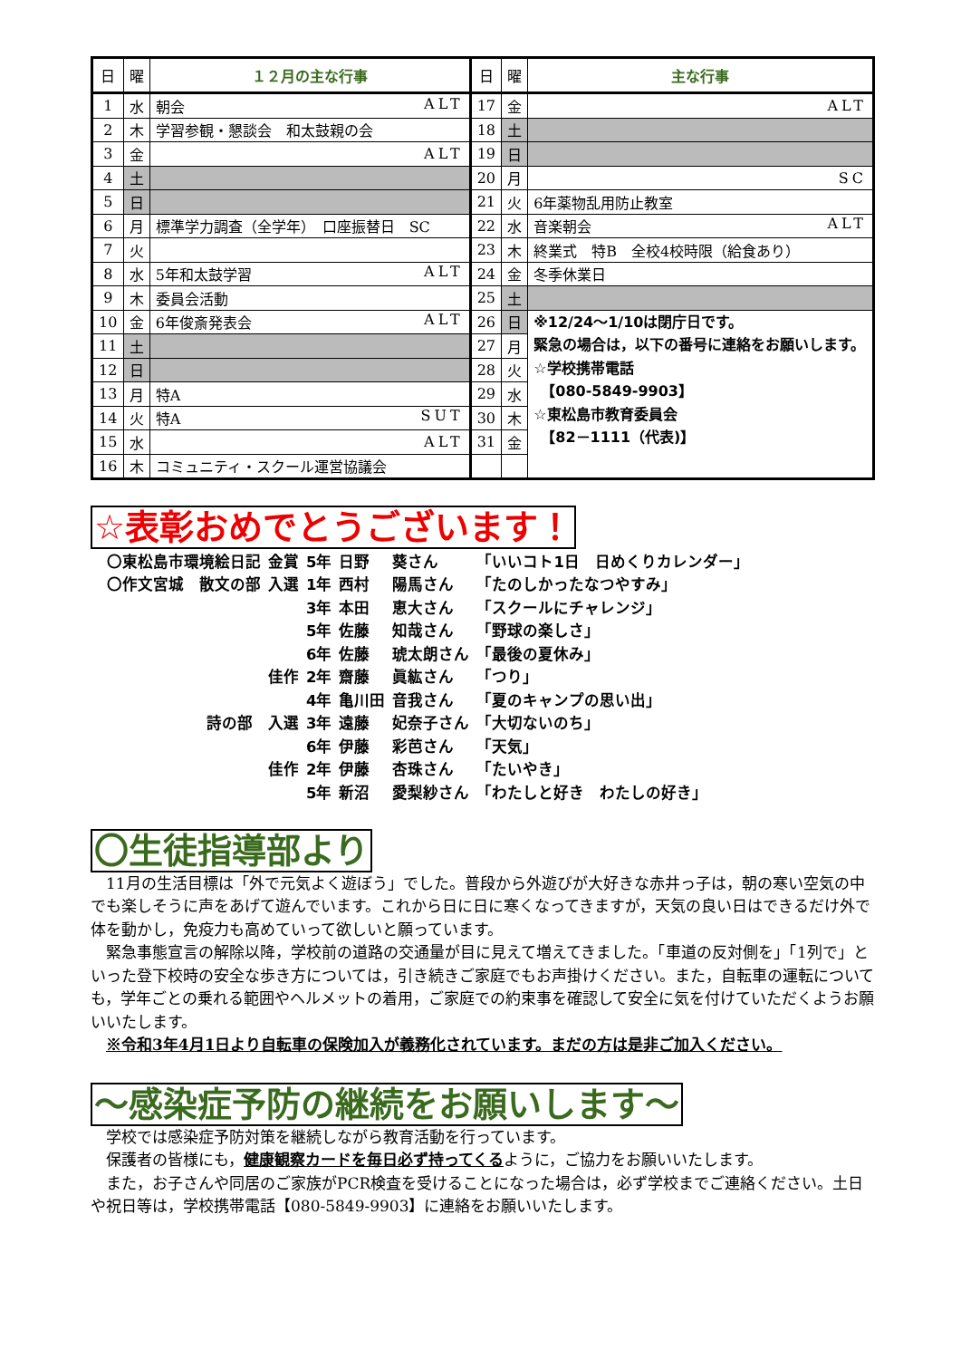| 日 | 曜 | １２月の主な行事 | 日 | 曜 | 主な行事 |
| --- | --- | --- | --- | --- | --- |
| 1 | 水 | 朝会 ALT | 17 | 金 | ALT |
| 2 | 木 | 学習参観・懇談会 和太鼓親の会 | 18 | 土 | |
| 3 | 金 | ALT | 19 | 日 | |
| 4 | 土 | | 20 | 月 | SC |
| 5 | 日 | | 21 | 火 | 6年薬物乱用防止教室 |
| 6 | 月 | 標準学力調査（全学年） 口座振替日 SC | 22 | 水 | 音楽朝会 ALT |
| 7 | 火 | | 23 | 木 | 終業式 特B 全校4校時限（給食あり） |
| 8 | 水 | 5年和太鼓学習 ALT | 24 | 金 | 冬季休業日 |
| 9 | 木 | 委員会活動 | 25 | 土 | |
| 10 | 金 | 6年俊斎発表会 ALT | 26 | 日 | ※12/24～1/10は閉庁日です。 緊急の場合は，以下の番号に連絡をお願いします。 ☆学校携帯電話 【080-5849-9903】 ☆東松島市教育委員会 【82－1111（代表)】 |
| 11 | 土 | | 27 | 月 | |
| 12 | 日 | | 28 | 火 | |
| 13 | 月 | 特A | 29 | 水 | |
| 14 | 火 | 特A SUT | 30 | 木 | |
| 15 | 水 | ALT | 31 | 金 | |
| 16 | 木 | コミュニティ・スクール運営協議会 | | | |
☆表彰おめでとうございます！
| 〇東松島市環境絵日記 | 金賞 | 5年 | 日野 | 葵さん | 「いいコト1日 日めくりカレンダー」 |
| 〇作文宮城 散文の部 | 入選 | 1年 | 西村 | 陽馬さん | 「たのしかったなつやすみ」 |
| | | 3年 | 本田 | 恵大さん | 「スクールにチャレンジ」 |
| | | 5年 | 佐藤 | 知哉さん | 「野球の楽しさ」 |
| | | 6年 | 佐藤 | 琥太朗さん | 「最後の夏休み」 |
| | 佳作 | 2年 | 齋藤 | 眞紘さん | 「つり」 |
| | | 4年 | 亀川田 | 音我さん | 「夏のキャンプの思い出」 |
| 詩の部 | 入選 | 3年 | 遠藤 | 妃奈子さん | 「大切ないのち」 |
| | | 6年 | 伊藤 | 彩芭さん | 「天気」 |
| | 佳作 | 2年 | 伊藤 | 杏珠さん | 「たいやき」 |
| | | 5年 | 新沼 | 愛梨紗さん | 「わたしと好き わたしの好き」 |
〇生徒指導部より
11月の生活目標は「外で元気よく遊ぼう」でした。普段から外遊びが大好きな赤井っ子は，朝の寒い空気の中でも楽しそうに声をあげて遊んでいます。これから日に日に寒くなってきますが，天気の良い日はできるだけ外で体を動かし，免疫力も高めていって欲しいと願っています。
緊急事態宣言の解除以降，学校前の道路の交通量が目に見えて増えてきました。「車道の反対側を」「1列で」といった登下校時の安全な歩き方については，引き続きご家庭でもお声掛けください。また，自転車の運転についても，学年ごとの乗れる範囲やヘルメットの着用，ご家庭での約束事を確認して安全に気を付けていただくようお願いいたします。
※令和3年4月1日より自転車の保険加入が義務化されています。まだの方は是非ご加入ください。
～感染症予防の継続をお願いします～
学校では感染症予防対策を継続しながら教育活動を行っています。
保護者の皆様にも，健康観察カードを毎日必ず持ってくるように，ご協力をお願いいたします。
また，お子さんや同居のご家族がPCR検査を受けることになった場合は，必ず学校までご連絡ください。土日や祝日等は，学校携帯電話【080-5849-9903】に連絡をお願いいたします。